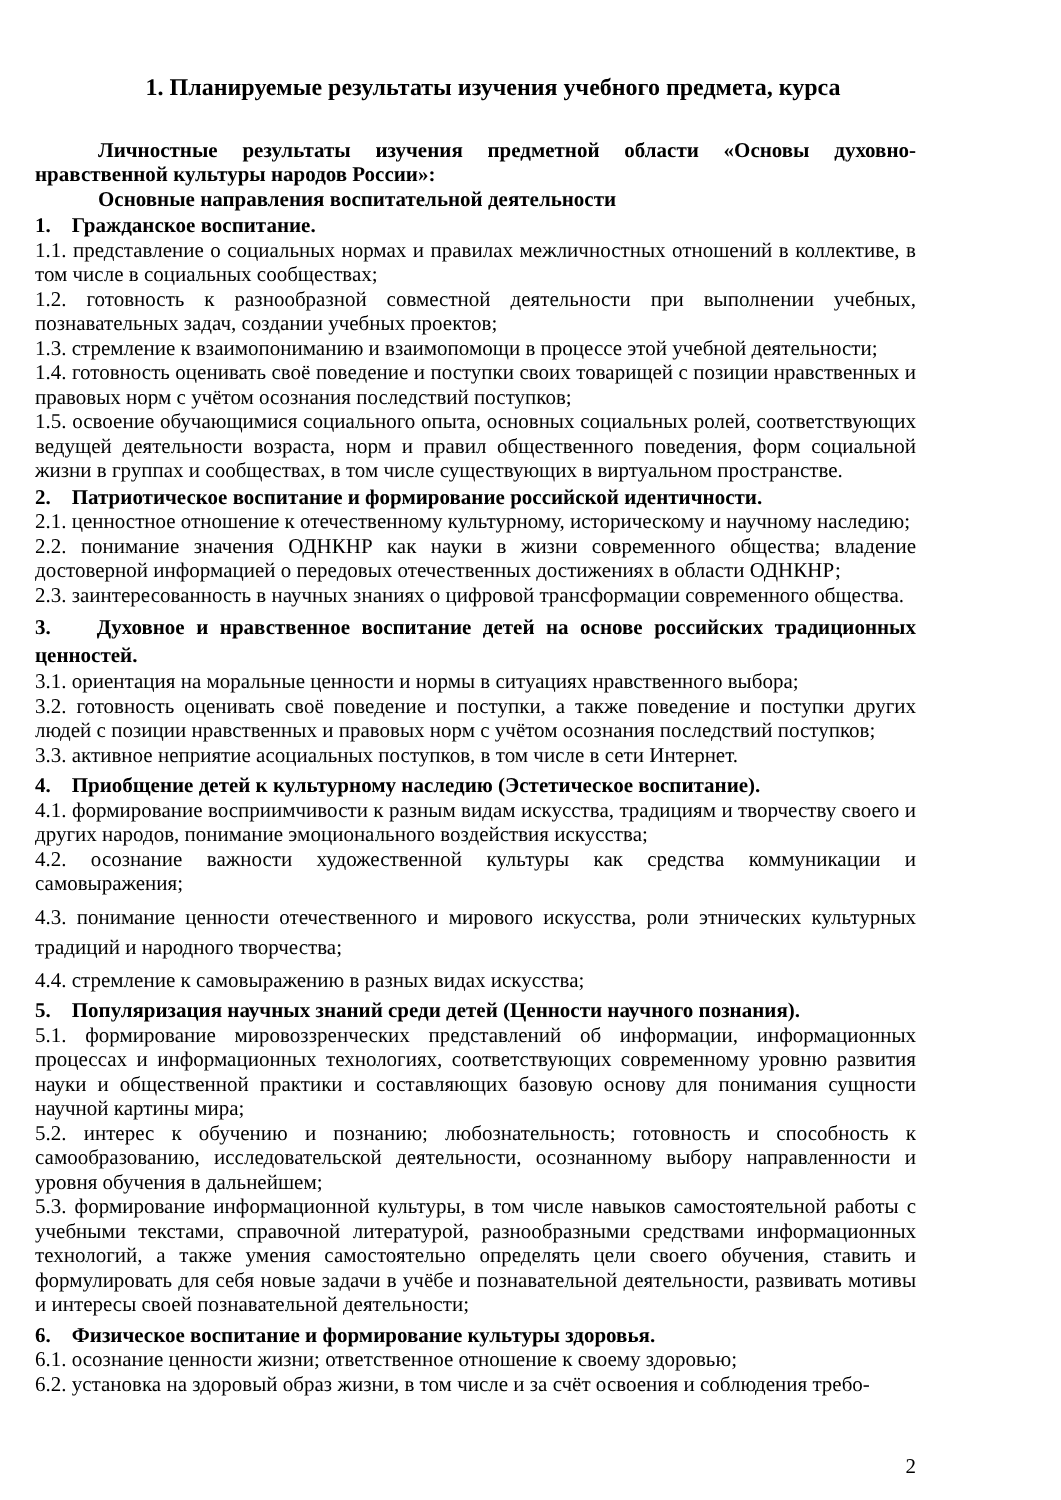1. Планируемые результаты изучения учебного предмета, курса
Личностные результаты изучения предметной области «Основы духовно-нравственной культуры народов России»:
Основные направления воспитательной деятельности
1. Гражданское воспитание.
1.1. представление о социальных нормах и правилах межличностных отношений в коллективе, в том числе в социальных сообществах;
1.2. готовность к разнообразной совместной деятельности при выполнении учебных, познавательных задач, создании учебных проектов;
1.3. стремление к взаимопониманию и взаимопомощи в процессе этой учебной деятельности;
1.4. готовность оценивать своё поведение и поступки своих товарищей с позиции нравственных и правовых норм с учётом осознания последствий поступков;
1.5. освоение обучающимися социального опыта, основных социальных ролей, соответствующих ведущей деятельности возраста, норм и правил общественного поведения, форм социальной жизни в группах и сообществах, в том числе существующих в виртуальном пространстве.
2. Патриотическое воспитание и формирование российской идентичности.
2.1. ценностное отношение к отечественному культурному, историческому и научному наследию;
2.2. понимание значения ОДНКНР как науки в жизни современного общества; владение достоверной информацией о передовых отечественных достижениях в области ОДНКНР;
2.3. заинтересованность в научных знаниях о цифровой трансформации современного общества.
3. Духовное и нравственное воспитание детей на основе российских традиционных ценностей.
3.1. ориентация на моральные ценности и нормы в ситуациях нравственного выбора;
3.2. готовность оценивать своё поведение и поступки, а также поведение и поступки других людей с позиции нравственных и правовых норм с учётом осознания последствий поступков;
3.3. активное неприятие асоциальных поступков, в том числе в сети Интернет.
4. Приобщение детей к культурному наследию (Эстетическое воспитание).
4.1. формирование восприимчивости к разным видам искусства, традициям и творчеству своего и других народов, понимание эмоционального воздействия искусства;
4.2. осознание важности художественной культуры как средства коммуникации и самовыражения;
4.3. понимание ценности отечественного и мирового искусства, роли этнических культурных традиций и народного творчества;
4.4. стремление к самовыражению в разных видах искусства;
5. Популяризация научных знаний среди детей (Ценности научного познания).
5.1. формирование мировоззренческих представлений об информации, информационных процессах и информационных технологиях, соответствующих современному уровню развития науки и общественной практики и составляющих базовую основу для понимания сущности научной картины мира;
5.2. интерес к обучению и познанию; любознательность; готовность и способность к самообразованию, исследовательской деятельности, осознанному выбору направленности и уровня обучения в дальнейшем;
5.3. формирование информационной культуры, в том числе навыков самостоятельной работы с учебными текстами, справочной литературой, разнообразными средствами информационных технологий, а также умения самостоятельно определять цели своего обучения, ставить и формулировать для себя новые задачи в учёбе и познавательной деятельности, развивать мотивы и интересы своей познавательной деятельности;
6. Физическое воспитание и формирование культуры здоровья.
6.1. осознание ценности жизни; ответственное отношение к своему здоровью;
6.2. установка на здоровый образ жизни, в том числе и за счёт освоения и соблюдения требо-
2